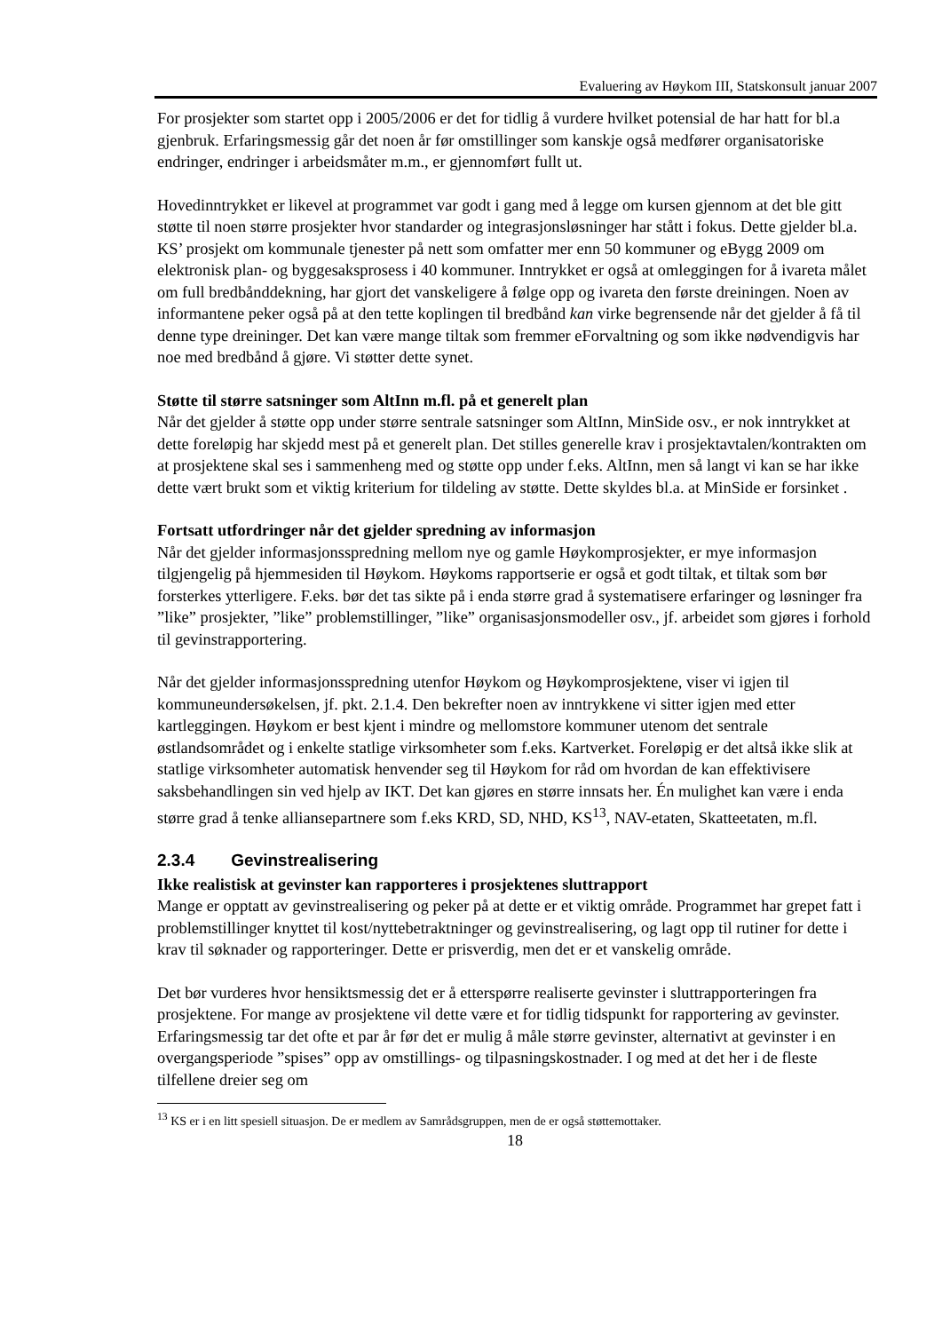Evaluering av Høykom III, Statskonsult januar 2007
For prosjekter som startet opp i 2005/2006 er det for tidlig å vurdere hvilket potensial de har hatt for bl.a gjenbruk. Erfaringsmessig går det noen år før omstillinger som kanskje også medfører organisatoriske endringer, endringer i arbeidsmåter m.m., er gjennomført fullt ut.
Hovedinntrykket er likevel at programmet var godt i gang med å legge om kursen gjennom at det ble gitt støtte til noen større prosjekter hvor standarder og integrasjonsløsninger har stått i fokus. Dette gjelder bl.a. KS’ prosjekt om kommunale tjenester på nett som omfatter mer enn 50 kommuner og eBygg 2009 om elektronisk plan- og byggesaksprosess i 40 kommuner. Inntrykket er også at omleggingen for å ivareta målet om full bredbånddekning, har gjort det vanskeligere å følge opp og ivareta den første dreiningen. Noen av informantene peker også på at den tette koplingen til bredbånd kan virke begrensende når det gjelder å få til denne type dreininger. Det kan være mange tiltak som fremmer eForvaltning og som ikke nødvendigvis har noe med bredbånd å gjøre. Vi støtter dette synet.
Støtte til større satsninger som AltInn m.fl. på et generelt plan
Når det gjelder å støtte opp under større sentrale satsninger som AltInn, MinSide osv., er nok inntrykket at dette foreløpig har skjedd mest på et generelt plan. Det stilles generelle krav i prosjektavtalen/kontrakten om at prosjektene skal ses i sammenheng med og støtte opp under f.eks. AltInn, men så langt vi kan se har ikke dette vært brukt som et viktig kriterium for tildeling av støtte. Dette skyldes bl.a. at MinSide er forsinket .
Fortsatt utfordringer når det gjelder spredning av informasjon
Når det gjelder informasjonsspredning mellom nye og gamle Høykomprosjekter, er mye informasjon tilgjengelig på hjemmesiden til Høykom. Høykoms rapportserie er også et godt tiltak, et tiltak som bør forsterkes ytterligere. F.eks. bør det tas sikte på i enda større grad å systematisere erfaringer og løsninger fra ”like” prosjekter, ”like” problemstillinger, ”like” organisasjonsmodeller osv., jf. arbeidet som gjøres i forhold til gevinstrapportering.
Når det gjelder informasjonsspredning utenfor Høykom og Høykomprosjektene, viser vi igjen til kommuneundersøkelsen, jf. pkt. 2.1.4. Den bekrefter noen av inntrykkene vi sitter igjen med etter kartleggingen. Høykom er best kjent i mindre og mellomstore kommuner utenom det sentrale østlandsområdet og i enkelte statlige virksomheter som f.eks. Kartverket. Foreløpig er det altså ikke slik at statlige virksomheter automatisk henvender seg til Høykom for råd om hvordan de kan effektivisere saksbehandlingen sin ved hjelp av IKT. Det kan gjøres en større innsats her. Én mulighet kan være i enda større grad å tenke alliansepartnere som f.eks KRD, SD, NHD, KS<sup>13</sup>, NAV-etaten, Skatteetaten, m.fl.
2.3.4 Gevinstrealisering
Ikke realistisk at gevinster kan rapporteres i prosjektenes sluttrapport
Mange er opptatt av gevinstrealisering og peker på at dette er et viktig område. Programmet har grepet fatt i problemstillinger knyttet til kost/nyttebetraktninger og gevinstrealisering, og lagt opp til rutiner for dette i krav til søknader og rapporteringer. Dette er prisverdig, men det er et vanskelig område.
Det bør vurderes hvor hensiktsmessig det er å etterspørre realiserte gevinster i sluttrapporteringen fra prosjektene. For mange av prosjektene vil dette være et for tidlig tidspunkt for rapportering av gevinster. Erfaringsmessig tar det ofte et par år før det er mulig å måle større gevinster, alternativt at gevinster i en overgangsperiode ”spises” opp av omstillings- og tilpasningskostnader. I og med at det her i de fleste tilfellene dreier seg om
<sup>13</sup> KS er i en litt spesiell situasjon. De er medlem av Samrådsgruppen, men de er også støttemottaker.
18